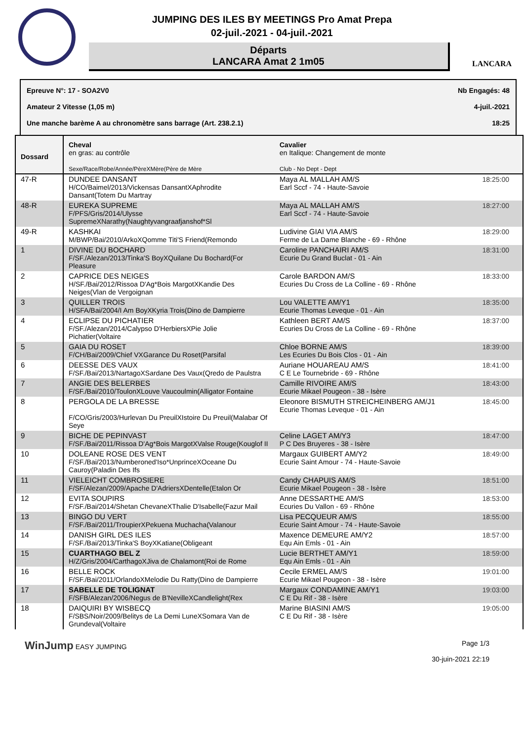JUMPING DES ILES BY MEETINGS Pro Amat Prepa
02-juil.-2021 - 04-juil.-2021
Départs
LANCARA Amat 2 1m05
LANCARA
Epreuve N°: 17 - SOA2V0 Nb Engagés: 48
Amateur 2 Vitesse (1,05 m) 4-juil.-2021
Une manche barème A au chronomètre sans barrage (Art. 238.2.1) 18:25
| Dossard | Cheval en gras: au contrôle Sexe/Race/Robe/Année/PèreXMère(Père de Mère | Cavalier en Italique: Changement de monte Club - No Dept - Dept | |
| --- | --- | --- | --- |
| 47-R | DUNDEE DANSANT H/CO/Baimel/2013/Vickensas DansantXAphrodite Dansant(Totem Du Martray | Maya AL MALLAH AM/S Earl Sccf - 74 - Haute-Savoie | 18:25:00 |
| 48-R | EUREKA SUPREME F/PFS/Gris/2014/Ulysse SupremeXNarathy(Naughtyvangraafjanshof*Sl | Maya AL MALLAH AM/S Earl Sccf - 74 - Haute-Savoie | 18:27:00 |
| 49-R | KASHKAI M/BWP/Bai/2010/ArkoXQomme Titi'S Friend(Remondo | Ludivine GIAI VIA AM/S Ferme de La Dame Blanche - 69 - Rhône | 18:29:00 |
| 1 | DIVINE DU BOCHARD F/SF./Alezan/2013/Tinka'S BoyXQuilane Du Bochard(For Pleasure | Caroline PANCHAIRI AM/S Ecurie Du Grand Buclat - 01 - Ain | 18:31:00 |
| 2 | CAPRICE DES NEIGES H/SF./Bai/2012/Rissoa D'Ag*Bois MargotXKandie Des Neiges(Vlan de Vergoignan | Carole BARDON AM/S Ecuries Du Cross de La Colline - 69 - Rhône | 18:33:00 |
| 3 | QUILLER TROIS H/SFA/Bai/2004/I Am BoyXKyria Trois(Dino de Dampierre | Lou VALETTE AM/Y1 Ecurie Thomas Leveque - 01 - Ain | 18:35:00 |
| 4 | ECLIPSE DU PICHATIER F/SF./Alezan/2014/Calypso D'HerbiersXPie Jolie Pichatier(Voltaire | Kathleen BERT AM/S Ecuries Du Cross de La Colline - 69 - Rhône | 18:37:00 |
| 5 | GAIA DU ROSET F/CH/Bai/2009/Chief VXGarance Du Roset(Parsifal | Chloe BORNE AM/S Les Ecuries Du Bois Clos - 01 - Ain | 18:39:00 |
| 6 | DEESSE DES VAUX F/SF./Bai/2013/NartagoXSardane Des Vaux(Qredo de Paulstra | Auriane HOUAREAU AM/S C E Le Tournebride - 69 - Rhône | 18:41:00 |
| 7 | ANGIE DES BELERBES F/SF./Bai/2010/ToulonXLouve Vaucoulmin(Alligator Fontaine | Camille RIVOIRE AM/S Ecurie Mikael Pougeon - 38 - Isère | 18:43:00 |
| 8 | PERGOLA DE LA BRESSE F/CO/Gris/2003/Hurlevan Du PreuilXIstoire Du Preuil(Malabar Of Seye | Eleonore BISMUTH STREICHEINBERG AM/J1 Ecurie Thomas Leveque - 01 - Ain | 18:45:00 |
| 9 | BICHE DE PEPINVAST F/SF./Bai/2011/Rissoa D'Ag*Bois MargotXValse Rouge(Kouglof II | Celine LAGET AM/Y3 P C Des Bruyeres - 38 - Isère | 18:47:00 |
| 10 | DOLEANE ROSE DES VENT F/SF./Bai/2013/Numberoned'Iso*UnprinceXOceane Du Cauroy(Paladin Des Ifs | Margaux GUIBERT AM/Y2 Ecurie Saint Amour - 74 - Haute-Savoie | 18:49:00 |
| 11 | VIELEICHT COMBROSIERE F/SF/Alezan/2009/Apache D'AdriersXDentelle(Etalon Or | Candy CHAPUIS AM/S Ecurie Mikael Pougeon - 38 - Isère | 18:51:00 |
| 12 | EVITA SOUPIRS F/SF./Bai/2014/Shetan ChevaneXThalie D'Isabelle(Fazur Mail | Anne DESSARTHE AM/S Ecuries Du Vallon - 69 - Rhône | 18:53:00 |
| 13 | BINGO DU VERT F/SF./Bai/2011/TroupierXPekuena Muchacha(Valanour | Lisa PECQUEUR AM/S Ecurie Saint Amour - 74 - Haute-Savoie | 18:55:00 |
| 14 | DANISH GIRL DES ILES F/SF./Bai/2013/Tinka'S BoyXKatiane(Obligeant | Maxence DEMEURE AM/Y2 Equ Ain Emls - 01 - Ain | 18:57:00 |
| 15 | CUARTHAGO BEL Z H/Z/Gris/2004/CarthagoXJiva de Chalamont(Roi de Rome | Lucie BERTHET AM/Y1 Equ Ain Emls - 01 - Ain | 18:59:00 |
| 16 | BELLE ROCK F/SF./Bai/2011/OrlandoXMelodie Du Ratty(Dino de Dampierre | Cecile ERMEL AM/S Ecurie Mikael Pougeon - 38 - Isère | 19:01:00 |
| 17 | SABELLE DE TOLIGNAT F/SFB/Alezan/2006/Negus de B'NevilleXCandlelight(Rex | Margaux CONDAMINE AM/Y1 C E Du Rif - 38 - Isère | 19:03:00 |
| 18 | DAIQUIRI BY WISBECQ F/SBS/Noir/2009/Belitys de La Demi LuneXSomara Van de Grundeval(Voltaire | Marine BIASINI AM/S C E Du Rif - 38 - Isère | 19:05:00 |
WinJump EASY JUMPING Page 1/3
30-juin-2021 22:19